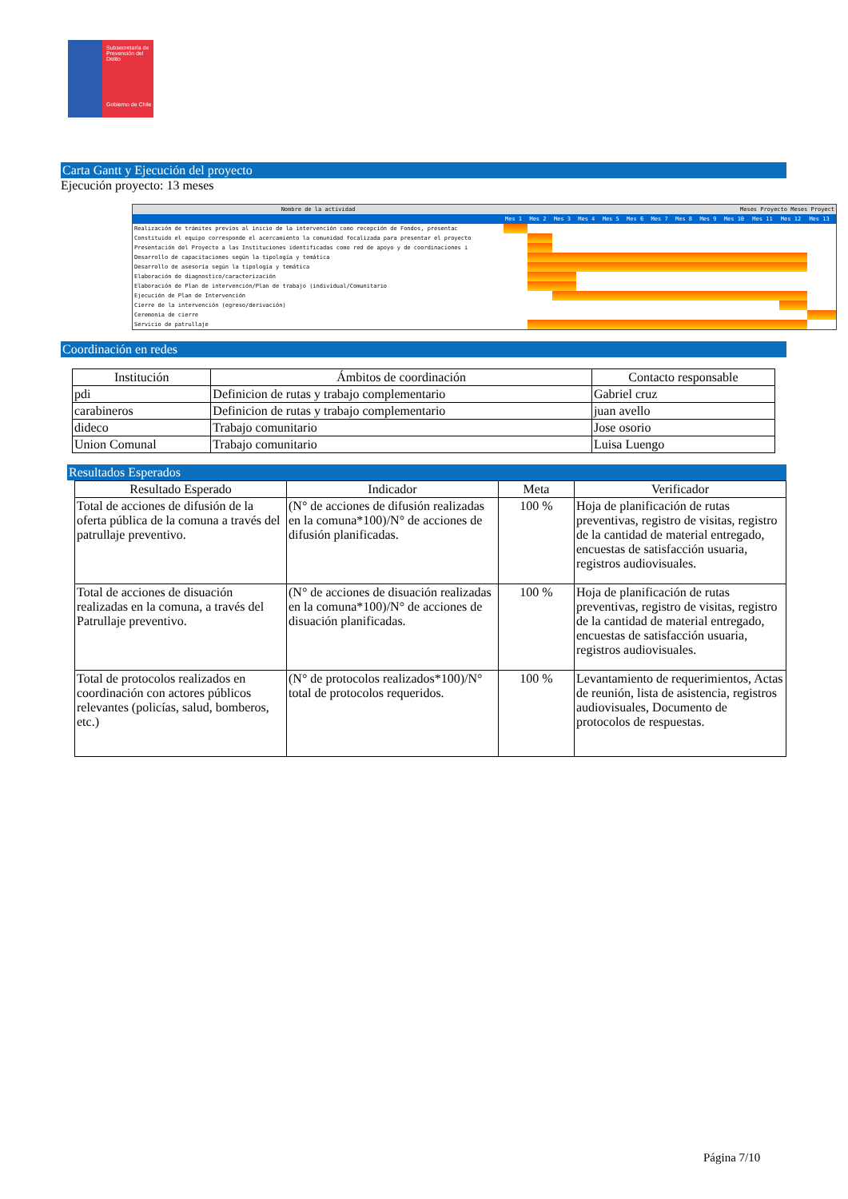Subsecretaría de Prevención del Delito
Gobierno de Chile
Carta Gantt y Ejecución del proyecto
Ejecución proyecto: 13 meses
| Nombre de la actividad | Meses Proyecto Meses Proyect | | | | | | | | | | | | |
| | Mes 1 | Mes 2 | Mes 3 | Mes 4 | Mes 5 | Mes 6 | Mes 7 | Mes 8 | Mes 9 | Mes 10 | Mes 11 | Mes 12 | Mes 13 |
| Realización de trámites previos al inicio de la intervención como recepción de Fondos, presentac | | | | | | | | | | | | | |
| Constituido el equipo corresponde el acercamiento la comunidad focalizada para presentar el proyecto | | | | | | | | | | | | | |
| Presentación del Proyecto a las Instituciones identificadas como red de apoyo y de coordinaciones i | | | | | | | | | | | | | |
| Desarrollo de capacitaciones según la tipología y temática | | | | | | | | | | | | | |
| Desarrollo de asesoría según la tipología y temática | | | | | | | | | | | | | |
| Elaboración de diagnostico/caracterización | | | | | | | | | | | | | |
| Elaboración de Plan de intervención/Plan de trabajo (individual/Comunitario | | | | | | | | | | | | | |
| Ejecución de Plan de Intervención | | | | | | | | | | | | | |
| Cierre de la intervención (egreso/derivación) | | | | | | | | | | | | | |
| Ceremonia de cierre | | | | | | | | | | | | | |
| Servicio de patrullaje | | | | | | | | | | | | | |
Coordinación en redes
| Institución | Ámbitos de coordinación | Contacto responsable |
| --- | --- | --- |
| pdi | Definicion de rutas y trabajo complementario | Gabriel cruz |
| carabineros | Definicion de rutas y trabajo complementario | juan avello |
| dideco | Trabajo comunitario | Jose osorio |
| Union Comunal | Trabajo comunitario | Luisa Luengo |
Resultados Esperados
| Resultado Esperado | Indicador | Meta | Verificador |
| --- | --- | --- | --- |
| Total de acciones de difusión de la oferta pública de la comuna a través del patrullaje preventivo. | (N° de acciones de difusión realizadas en la comuna*100)/N° de acciones de difusión planificadas. | 100 % | Hoja de planificación de rutas preventivas, registro de visitas, registro de la cantidad de material entregado, encuestas de satisfacción usuaria, registros audiovisuales. |
| Total de acciones de disuación realizadas en la comuna, a través del Patrullaje preventivo. | (N° de acciones de disuación realizadas en la comuna*100)/N° de acciones de disuación planificadas. | 100 % | Hoja de planificación de rutas preventivas, registro de visitas, registro de la cantidad de material entregado, encuestas de satisfacción usuaria, registros audiovisuales. |
| Total de protocolos realizados en coordinación con actores públicos relevantes (policías, salud, bomberos, etc.) | (N° de protocolos realizados*100)/N° total de protocolos requeridos. | 100 % | Levantamiento de requerimientos, Actas de reunión, lista de asistencia, registros audiovisuales, Documento de protocolos de respuestas. |
Página 7/10